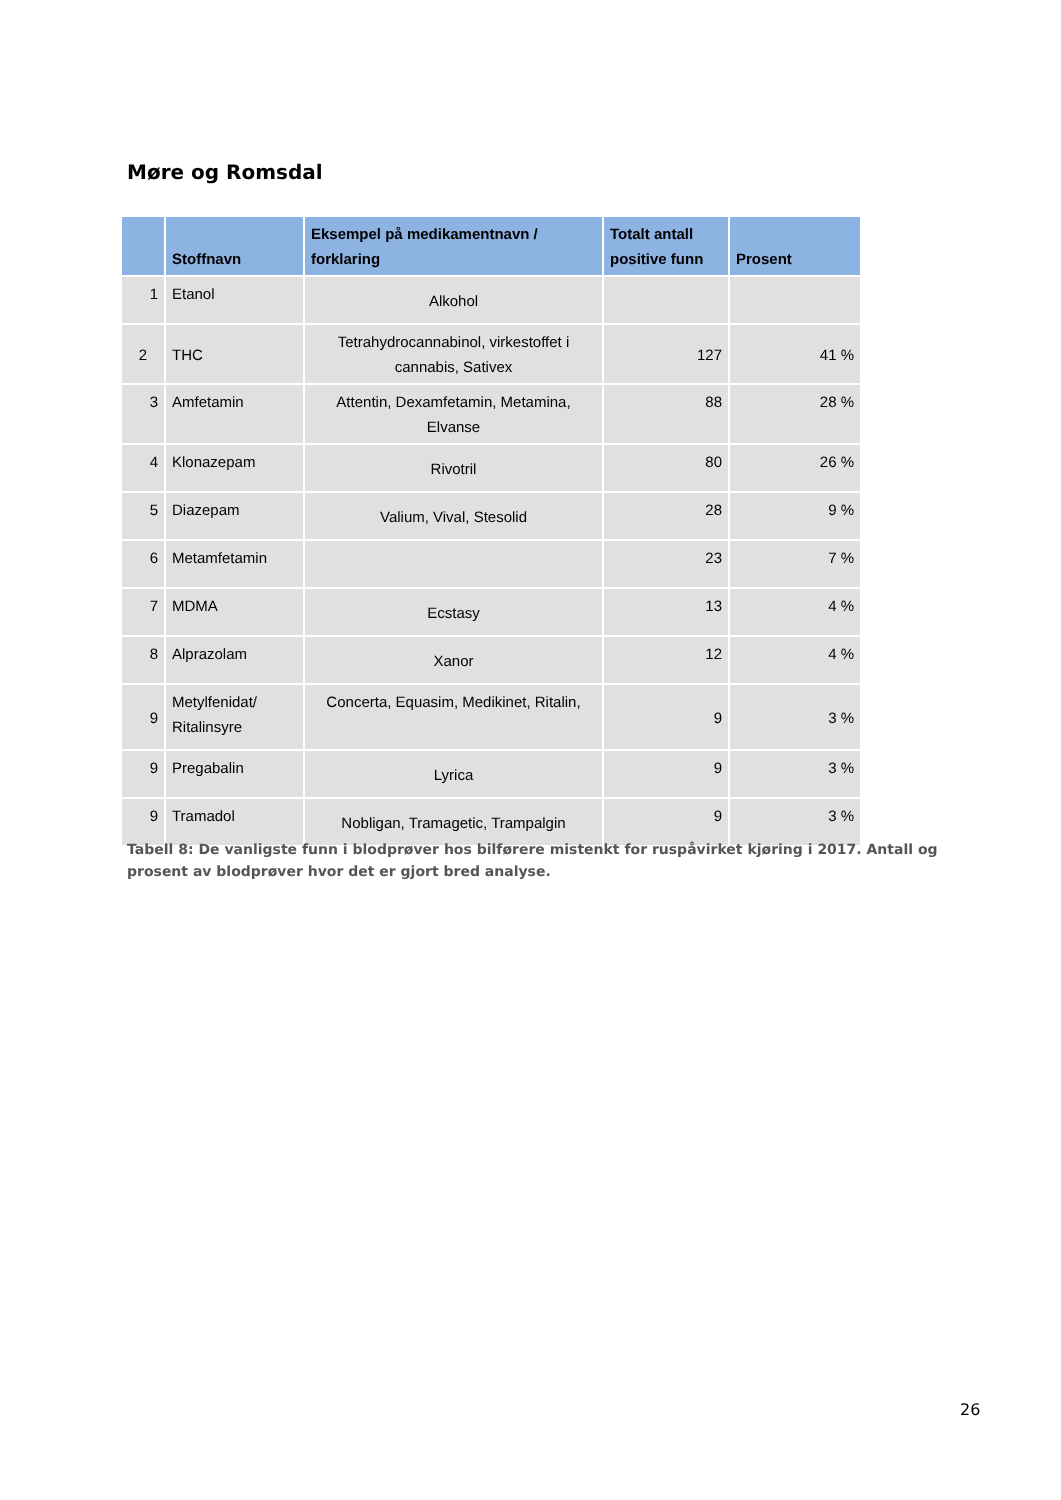Møre og Romsdal
| | Stoffnavn | Eksempel på medikamentnavn / forklaring | Totalt antall positive funn | Prosent |
| --- | --- | --- | --- | --- |
| 1 | Etanol | Alkohol | | |
| 2 | THC | Tetrahydrocannabinol, virkestoffet i cannabis, Sativex | 127 | 41 % |
| 3 | Amfetamin | Attentin, Dexamfetamin, Metamina, Elvanse | 88 | 28 % |
| 4 | Klonazepam | Rivotril | 80 | 26 % |
| 5 | Diazepam | Valium, Vival, Stesolid | 28 | 9 % |
| 6 | Metamfetamin | | 23 | 7 % |
| 7 | MDMA | Ecstasy | 13 | 4 % |
| 8 | Alprazolam | Xanor | 12 | 4 % |
| 9 | Metylfenidat/ Ritalinsyre | Concerta, Equasim, Medikinet, Ritalin, | 9 | 3 % |
| 9 | Pregabalin | Lyrica | 9 | 3 % |
| 9 | Tramadol | Nobligan, Tramagetic, Trampalgin | 9 | 3 % |
Tabell 8: De vanligste funn i blodprøver hos bilførere mistenkt for ruspåvirket kjøring i 2017. Antall og prosent av blodprøver hvor det er gjort bred analyse.
26